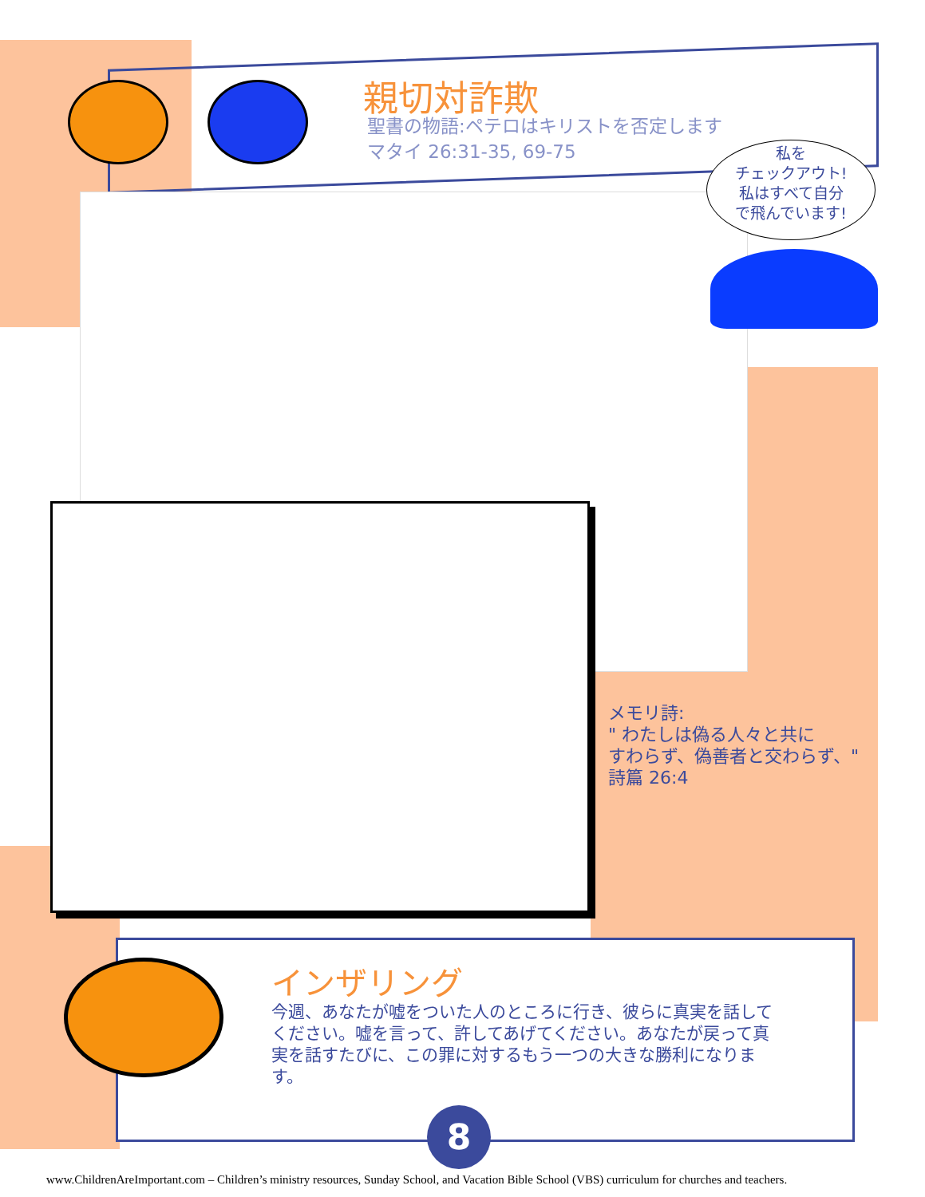親切対詐欺
聖書の物語:ペテロはキリストを否定します
マタイ 26:31-35, 69-75
私を
チェックアウト!
私はすべて自分
で飛んでいます!
メモリ詩:
" わたしは偽る人々と共に
すわらず、偽善者と交わらず、"
詩篇 26:4
インザリング
今週、あなたが嘘をついた人のところに行き、彼らに真実を話してください。嘘を言って、許してあげてください。あなたが戻って真実を話すたびに、この罪に対するもう一つの大きな勝利になります。
8
www.ChildrenAreImportant.com – Children’s ministry resources, Sunday School, and Vacation Bible School (VBS) curriculum for churches and teachers.